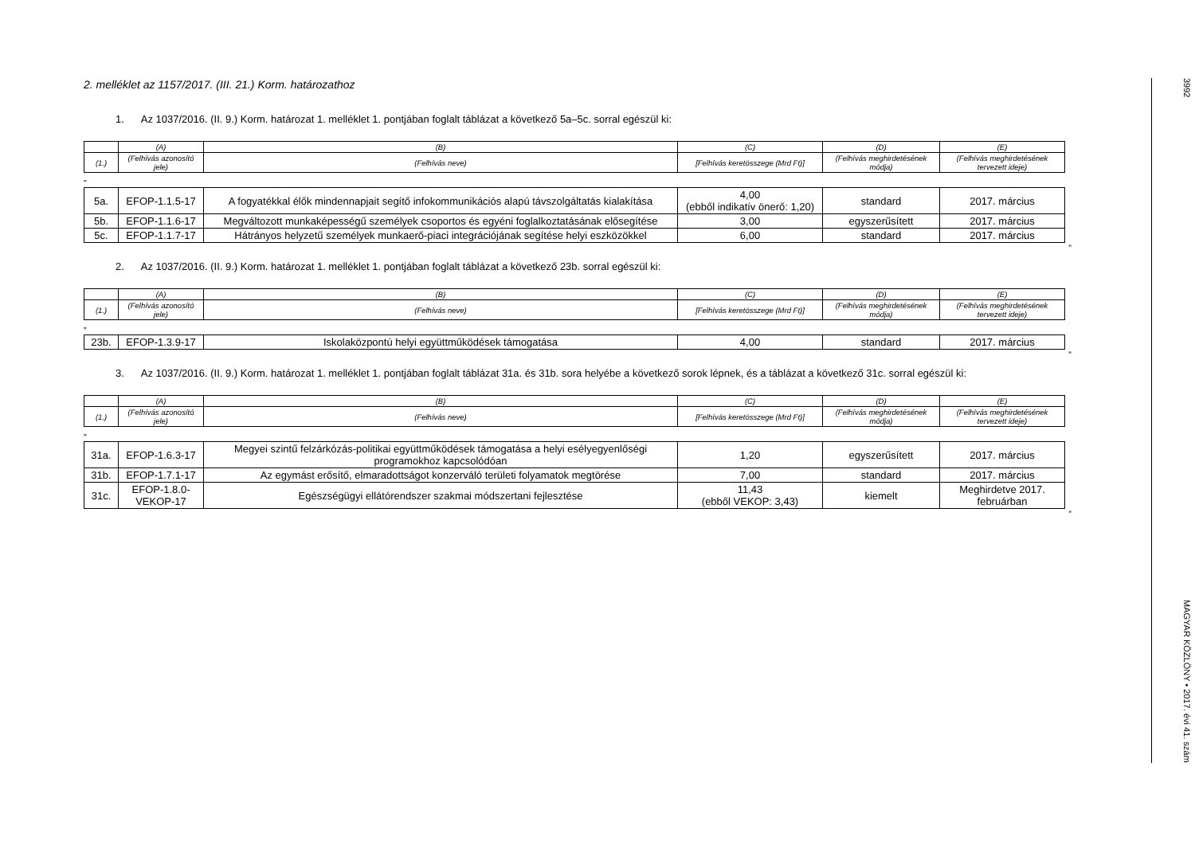2. melléklet az 1157/2017. (III. 21.) Korm. határozathoz
1. Az 1037/2016. (II. 9.) Korm. határozat 1. melléklet 1. pontjában foglalt táblázat a következő 5a–5c. sorral egészül ki:
| | (A) | (B) | (C) | (D) | (E) |
| (1.) | (Felhívás azonosító jele) | (Felhívás neve) | [Felhívás keretösszege (Mrd Ft)] | (Felhívás meghirdetésének módja) | (Felhívás meghirdetésének tervezett ideje) |
„
| 5a. | EFOP-1.1.5-17 | A fogyatékkal élők mindennapjait segítő infokommunikációs alapú távszolgáltatás kialakítása | 4,00 (ebből indikatív önerő: 1,20) | standard | 2017. március |
| 5b. | EFOP-1.1.6-17 | Megváltozott munkaképességű személyek csoportos és egyéni foglalkoztatásának elősegítése | 3,00 | egyszerűsített | 2017. március |
| 5c. | EFOP-1.1.7-17 | Hátrányos helyzetű személyek munkaerő-piaci integrációjának segítése helyi eszközökkel | 6,00 | standard | 2017. március |
”
2. Az 1037/2016. (II. 9.) Korm. határozat 1. melléklet 1. pontjában foglalt táblázat a következő 23b. sorral egészül ki:
| | (A) | (B) | (C) | (D) | (E) |
| (1.) | (Felhívás azonosító jele) | (Felhívás neve) | [Felhívás keretösszege (Mrd Ft)] | (Felhívás meghirdetésének módja) | (Felhívás meghirdetésének tervezett ideje) |
„
| 23b. | EFOP-1.3.9-17 | Iskolaközpontú helyi együttműködések támogatása | 4,00 | standard | 2017. március |
”
3. Az 1037/2016. (II. 9.) Korm. határozat 1. melléklet 1. pontjában foglalt táblázat 31a. és 31b. sora helyébe a következő sorok lépnek, és a táblázat a következő 31c. sorral egészül ki:
| | (A) | (B) | (C) | (D) | (E) |
| (1.) | (Felhívás azonosító jele) | (Felhívás neve) | [Felhívás keretösszege (Mrd Ft)] | (Felhívás meghirdetésének módja) | (Felhívás meghirdetésének tervezett ideje) |
„
| 31a. | EFOP-1.6.3-17 | Megyei szintű felzárkózás-politikai együttműködések támogatása a helyi esélyegyenlőségi programokhoz kapcsolódóan | 1,20 | egyszerűsített | 2017. március |
| 31b. | EFOP-1.7.1-17 | Az egymást erősítő, elmaradottságot konzerváló területi folyamatok megtörése | 7,00 | standard | 2017. március |
| 31c. | EFOP-1.8.0-VEKOP-17 | Egészségügyi ellátórendszer szakmai módszertani fejlesztése | 11,43 (ebből VEKOP: 3,43) | kiemelt | Meghirdetve 2017. februárban |
”
3992 MAGYAR KÖZLÖNY • 2017. évi 41. szám